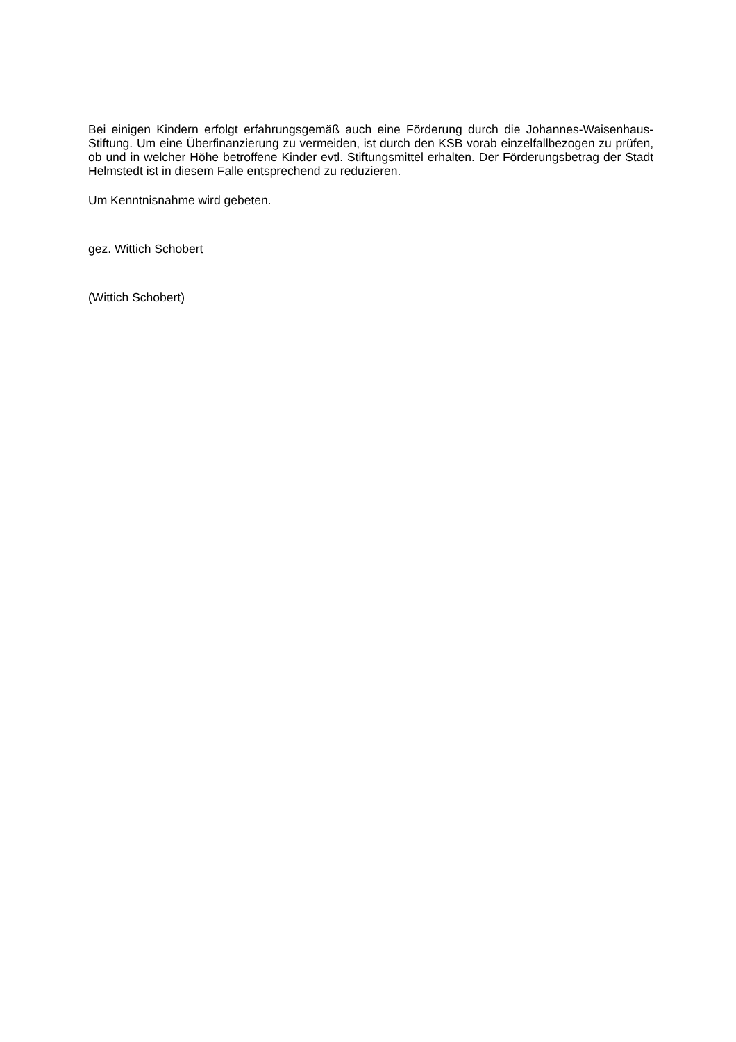Bei einigen Kindern erfolgt erfahrungsgemäß auch eine Förderung durch die Johannes-Waisenhaus-Stiftung. Um eine Überfinanzierung zu vermeiden, ist durch den KSB vorab einzelfallbezogen zu prüfen, ob und in welcher Höhe betroffene Kinder evtl. Stiftungsmittel erhalten. Der Förderungsbetrag der Stadt Helmstedt ist in diesem Falle entsprechend zu reduzieren.
Um Kenntnisnahme wird gebeten.
gez. Wittich Schobert
(Wittich Schobert)